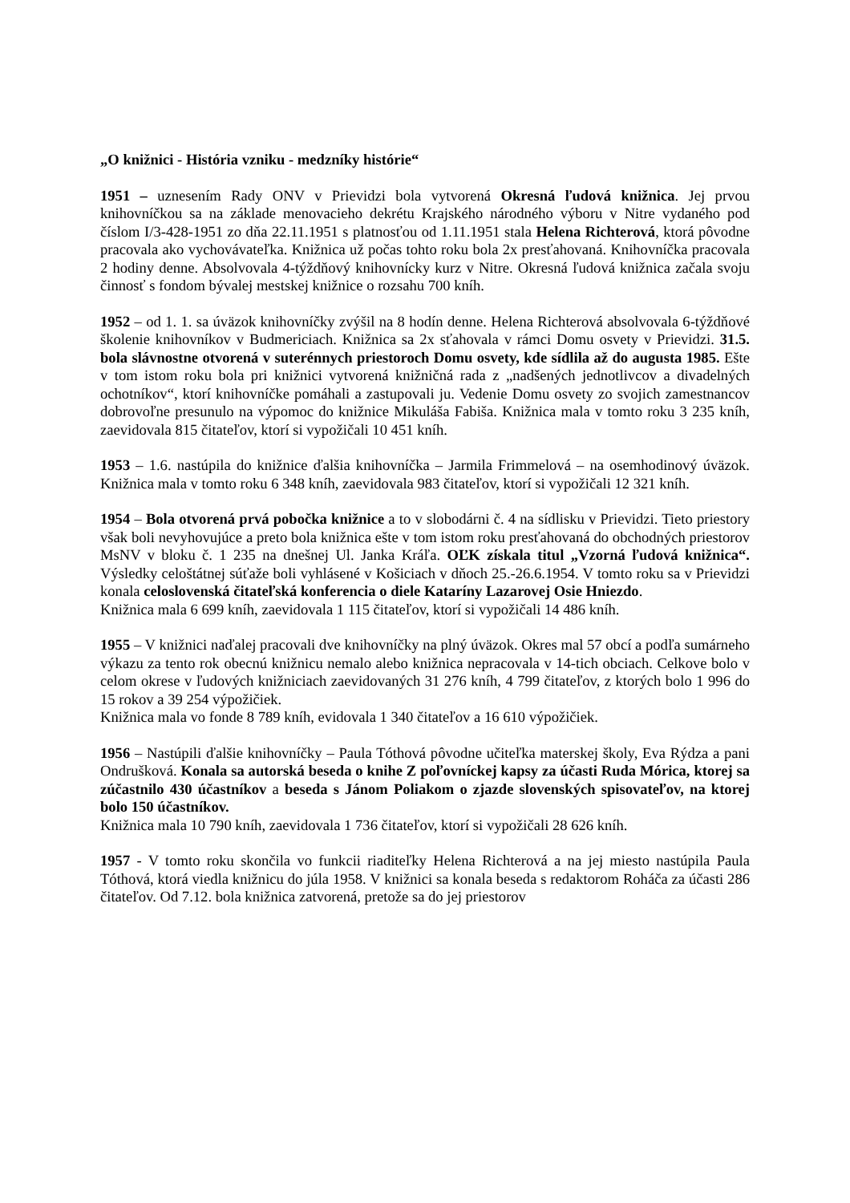„O knižnici - História vzniku - medzníky histórie“
1951 – uznesením Rady ONV v Prievidzi bola vytvorená Okresná ľudová knižnica. Jej prvou knihovníčkou sa na základe menovacieho dekrétu Krajského národného výboru v Nitre vydaného pod číslom I/3-428-1951 zo dňa 22.11.1951 s platnosťou od 1.11.1951 stala Helena Richterová, ktorá pôvodne pracovala ako vychovávateľka. Knižnica už počas tohto roku bola 2x presťahovaná. Knihovníčka pracovala 2 hodiny denne. Absolvovala 4-týždňový knihovnícky kurz v Nitre. Okresná ľudová knižnica začala svoju činnosť s fondom bývalej mestskej knižnice o rozsahu 700 kníh.
1952 – od 1. 1. sa úväzok knihovníčky zvýšil na 8 hodín denne. Helena Richterová absolvovala 6-týždňové školenie knihovníkov v Budmericiach. Knižnica sa 2x sťahovala v rámci Domu osvety v Prievidzi. 31.5. bola slávnostne otvorená v suterénnych priestoroch Domu osvety, kde sídlila až do augusta 1985. Ešte v tom istom roku bola pri knižnici vytvorená knižničná rada z „nadšených jednotlivcov a divadelných ochotníkov“, ktorí knihovníčke pomáhali a zastupovali ju. Vedenie Domu osvety zo svojich zamestnancov dobrovoľne presunulo na výpomoc do knižnice Mikuláša Fabiša. Knižnica mala v tomto roku 3 235 kníh, zaevidovala 815 čitateľov, ktorí si vypožičali 10 451 kníh.
1953 – 1.6. nastúpila do knižnice ďalšia knihovníčka – Jarmila Frimmelová – na osemhodinový úväzok. Knižnica mala v tomto roku 6 348 kníh, zaevidovala 983 čitateľov, ktorí si vypožičali 12 321 kníh.
1954 – Bola otvorená prvá pobočka knižnice a to v slobodárni č. 4 na sídlisku v Prievidzi. Tieto priestory však boli nevyhovujúce a preto bola knižnica ešte v tom istom roku presťahovaná do obchodných priestorov MsNV v bloku č. 1 235 na dnešnej Ul. Janka Kráľa. OĽK získala titul „Vzorná ľudová knižnica“. Výsledky celoštátnej súťaže boli vyhlásené v Košiciach v dňoch 25.-26.6.1954. V tomto roku sa v Prievidzi konala celoslovenská čitateľská konferencia o diele Kataríny Lazarovej Osie Hniezdo.
Knižnica mala 6 699 kníh, zaevidovala 1 115 čitateľov, ktorí si vypožičali 14 486 kníh.
1955 – V knižnici naďalej pracovali dve knihovníčky na plný úväzok. Okres mal 57 obcí a podľa sumárneho výkazu za tento rok obecnú knižnicu nemalo alebo knižnica nepracovala v 14-tich obciach. Celkove bolo v celom okrese v ľudových knižniciach zaevidovaných 31 276 kníh, 4 799 čitateľov, z ktorých bolo 1 996 do 15 rokov a 39 254 výpožičiek.
Knižnica mala vo fonde 8 789 kníh, evidovala 1 340 čitateľov a 16 610 výpožičiek.
1956 – Nastúpili ďalšie knihovníčky – Paula Tóthová pôvodne učiteľka materskej školy, Eva Rýdza a pani Ondrušková. Konala sa autorská beseda o knihe Z poľovníckej kapsy za účasti Ruda Mórica, ktorej sa zúčastnilo 430 účastníkov a beseda s Jánom Poliakom o zjazde slovenských spisovateľov, na ktorej bolo 150 účastníkov.
Knižnica mala 10 790 kníh, zaevidovala 1 736 čitateľov, ktorí si vypožičali 28 626 kníh.
1957 - V tomto roku skončila vo funkcii riaditeľky Helena Richterová a na jej miesto nastúpila Paula Tóthová, ktorá viedla knižnicu do júla 1958. V knižnici sa konala beseda s redaktorom Roháča za účasti 286 čitateľov. Od 7.12. bola knižnica zatvorená, pretože sa do jej priestorov